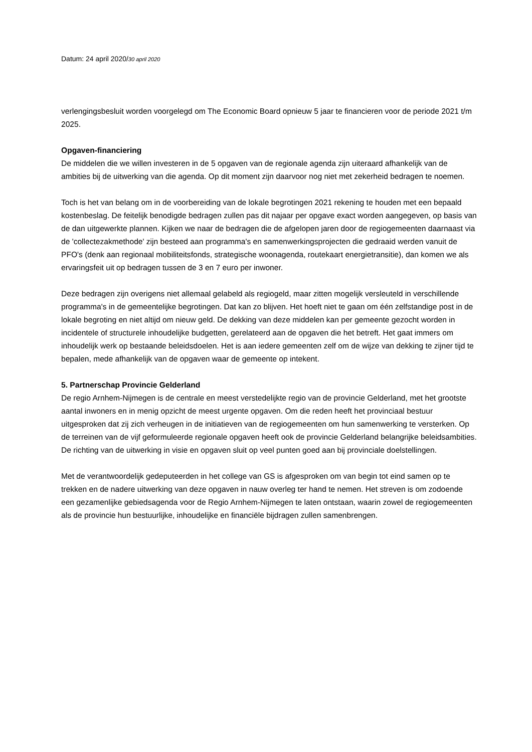Datum: 24 april 2020/30 april 2020
verlengingsbesluit worden voorgelegd om The Economic Board opnieuw 5 jaar te financieren voor de periode 2021 t/m 2025.
Opgaven-financiering
De middelen die we willen investeren in de 5 opgaven van de regionale agenda zijn uiteraard afhankelijk van de ambities bij de uitwerking van die agenda. Op dit moment zijn daarvoor nog niet met zekerheid bedragen te noemen.
Toch is het van belang om in de voorbereiding van de lokale begrotingen 2021 rekening te houden met een bepaald kostenbeslag. De feitelijk benodigde bedragen zullen pas dit najaar per opgave exact worden aangegeven, op basis van de dan uitgewerkte plannen. Kijken we naar de bedragen die de afgelopen jaren door de regiogemeenten daarnaast via de 'collectezakmethode' zijn besteed aan programma's en samenwerkingsprojecten die gedraaid werden vanuit de PFO's (denk aan regionaal mobiliteitsfonds, strategische woonagenda, routekaart energietransitie), dan komen we als ervaringsfeit uit op bedragen tussen de 3 en 7 euro per inwoner.
Deze bedragen zijn overigens niet allemaal gelabeld als regiogeld, maar zitten mogelijk versleuteld in verschillende programma's in de gemeentelijke begrotingen. Dat kan zo blijven. Het hoeft niet te gaan om één zelfstandige post in de lokale begroting en niet altijd om nieuw geld. De dekking van deze middelen kan per gemeente gezocht worden in incidentele of structurele inhoudelijke budgetten, gerelateerd aan de opgaven die het betreft. Het gaat immers om inhoudelijk werk op bestaande beleidsdoelen. Het is aan iedere gemeenten zelf om de wijze van dekking te zijner tijd te bepalen, mede afhankelijk van de opgaven waar de gemeente op intekent.
5. Partnerschap Provincie Gelderland
De regio Arnhem-Nijmegen is de centrale en meest verstedelijkte regio van de provincie Gelderland, met het grootste aantal inwoners en in menig opzicht de meest urgente opgaven. Om die reden heeft het provinciaal bestuur uitgesproken dat zij zich verheugen in de initiatieven van de regiogemeenten om hun samenwerking te versterken. Op de terreinen van de vijf geformuleerde regionale opgaven heeft ook de provincie Gelderland belangrijke beleidsambities. De richting van de uitwerking in visie en opgaven sluit op veel punten goed aan bij provinciale doelstellingen.
Met de verantwoordelijk gedeputeerden in het college van GS is afgesproken om van begin tot eind samen op te trekken en de nadere uitwerking van deze opgaven in nauw overleg ter hand te nemen. Het streven is om zodoende een gezamenlijke gebiedsagenda voor de Regio Arnhem-Nijmegen te laten ontstaan, waarin zowel de regiogemeenten als de provincie hun bestuurlijke, inhoudelijke en financiële bijdragen zullen samenbrengen.